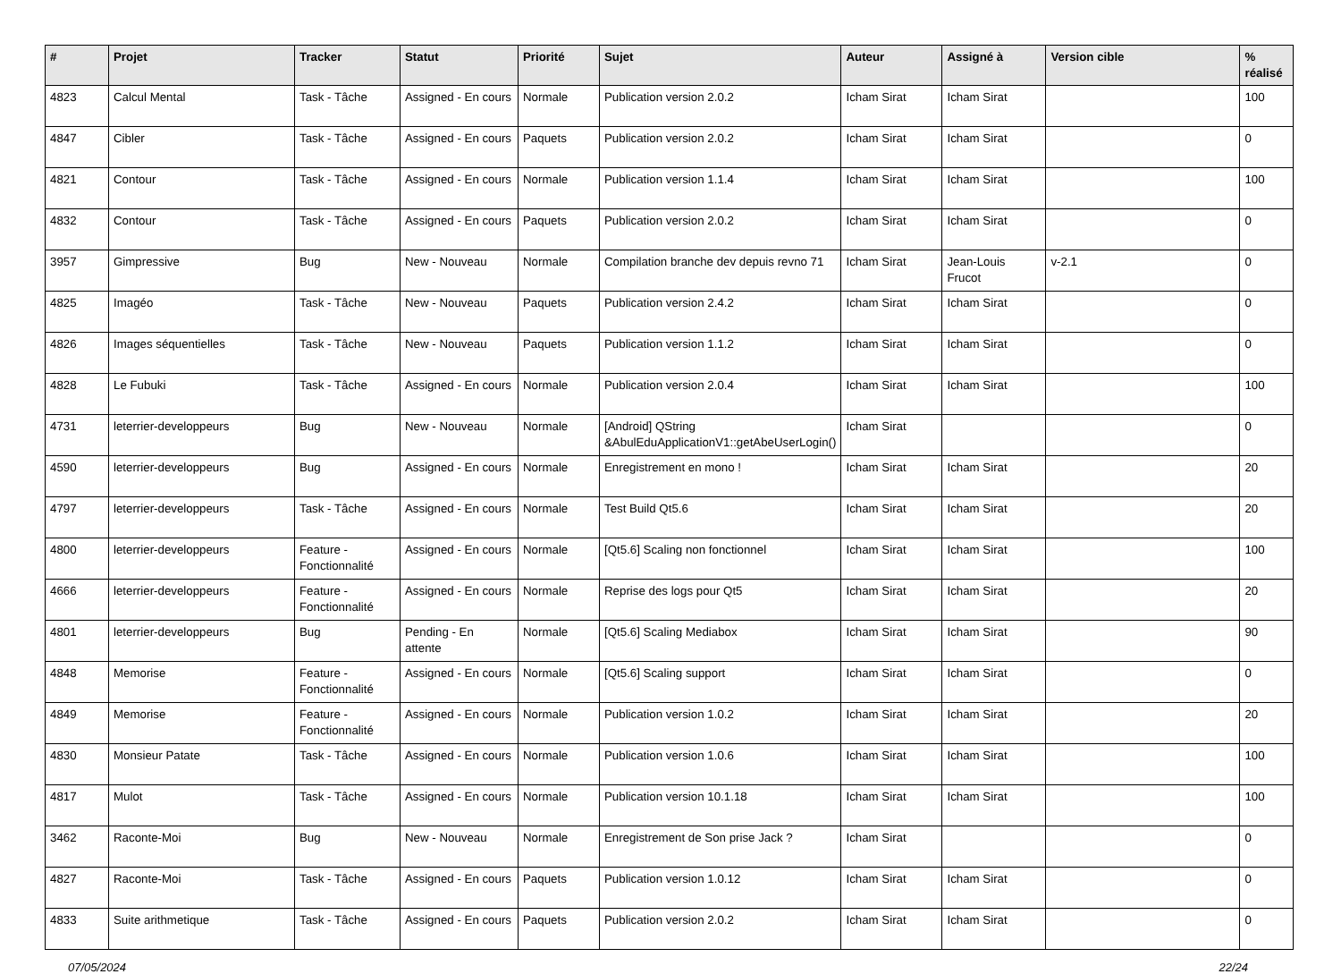| # | Projet | Tracker | Statut | Priorité | Sujet | Auteur | Assigné à | Version cible | % réalisé |
| --- | --- | --- | --- | --- | --- | --- | --- | --- | --- |
| 4823 | Calcul Mental | Task - Tâche | Assigned - En cours | Normale | Publication version 2.0.2 | Icham Sirat | Icham Sirat | | 100 |
| 4847 | Cibler | Task - Tâche | Assigned - En cours | Paquets | Publication version 2.0.2 | Icham Sirat | Icham Sirat | | 0 |
| 4821 | Contour | Task - Tâche | Assigned - En cours | Normale | Publication version 1.1.4 | Icham Sirat | Icham Sirat | | 100 |
| 4832 | Contour | Task - Tâche | Assigned - En cours | Paquets | Publication version 2.0.2 | Icham Sirat | Icham Sirat | | 0 |
| 3957 | Gimpressive | Bug | New - Nouveau | Normale | Compilation branche dev depuis revno 71 | Icham Sirat | Jean-Louis Frucot | v-2.1 | 0 |
| 4825 | Imagéo | Task - Tâche | New - Nouveau | Paquets | Publication version 2.4.2 | Icham Sirat | Icham Sirat | | 0 |
| 4826 | Images séquentielles | Task - Tâche | New - Nouveau | Paquets | Publication version 1.1.2 | Icham Sirat | Icham Sirat | | 0 |
| 4828 | Le Fubuki | Task - Tâche | Assigned - En cours | Normale | Publication version 2.0.4 | Icham Sirat | Icham Sirat | | 100 |
| 4731 | leterrier-developpeurs | Bug | New - Nouveau | Normale | [Android] QString &AbulEduApplicationV1::getAbeUserLogin() | Icham Sirat | | | 0 |
| 4590 | leterrier-developpeurs | Bug | Assigned - En cours | Normale | Enregistrement en mono ! | Icham Sirat | Icham Sirat | | 20 |
| 4797 | leterrier-developpeurs | Task - Tâche | Assigned - En cours | Normale | Test Build Qt5.6 | Icham Sirat | Icham Sirat | | 20 |
| 4800 | leterrier-developpeurs | Feature - Fonctionnalité | Assigned - En cours | Normale | [Qt5.6] Scaling non fonctionnel | Icham Sirat | Icham Sirat | | 100 |
| 4666 | leterrier-developpeurs | Feature - Fonctionnalité | Assigned - En cours | Normale | Reprise des logs pour Qt5 | Icham Sirat | Icham Sirat | | 20 |
| 4801 | leterrier-developpeurs | Bug | Pending - En attente | Normale | [Qt5.6] Scaling Mediabox | Icham Sirat | Icham Sirat | | 90 |
| 4848 | Memorise | Feature - Fonctionnalité | Assigned - En cours | Normale | [Qt5.6] Scaling support | Icham Sirat | Icham Sirat | | 0 |
| 4849 | Memorise | Feature - Fonctionnalité | Assigned - En cours | Normale | Publication version 1.0.2 | Icham Sirat | Icham Sirat | | 20 |
| 4830 | Monsieur Patate | Task - Tâche | Assigned - En cours | Normale | Publication version 1.0.6 | Icham Sirat | Icham Sirat | | 100 |
| 4817 | Mulot | Task - Tâche | Assigned - En cours | Normale | Publication version 10.1.18 | Icham Sirat | Icham Sirat | | 100 |
| 3462 | Raconte-Moi | Bug | New - Nouveau | Normale | Enregistrement de Son prise Jack ? | Icham Sirat | | | 0 |
| 4827 | Raconte-Moi | Task - Tâche | Assigned - En cours | Paquets | Publication version 1.0.12 | Icham Sirat | Icham Sirat | | 0 |
| 4833 | Suite arithmetique | Task - Tâche | Assigned - En cours | Paquets | Publication version 2.0.2 | Icham Sirat | Icham Sirat | | 0 |
07/05/2024 22/24